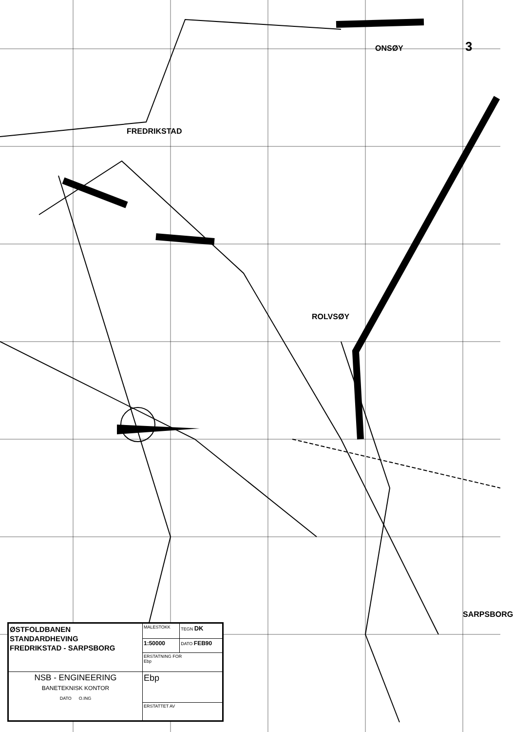ONSØY 3
ROLVSØY
SARPSBORG
FREDRIKSTAD
| ØSTFOLDBANEN STANDARDHEVING FREDRIKSTAD - SARPSBORG | MALESTOKK | TEGN DK |
| | 1:50000 | DATO FEB90 |
| | ERSTATNING FOR Ebp | |
| NSB - ENGINEERING BANETEKNISK KONTOR DATO O.ING | Ebp | |
| | ERSTATTET AV | |